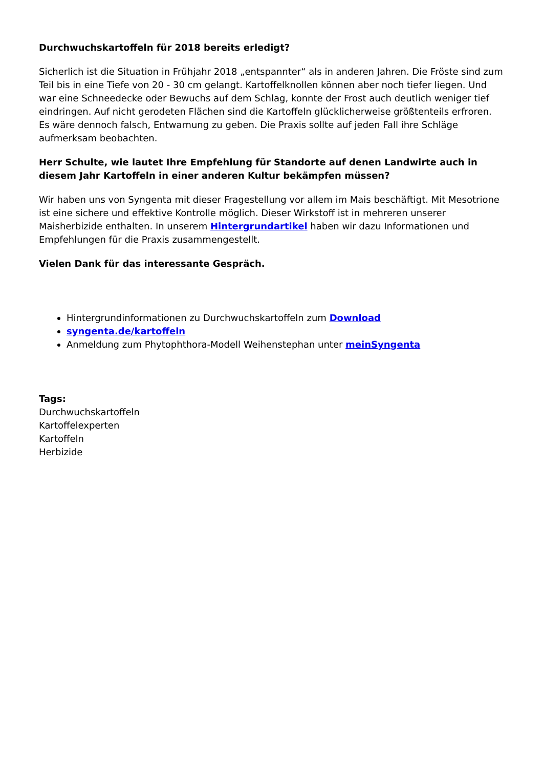Durchwuchskartoffeln für 2018 bereits erledigt?
Sicherlich ist die Situation in Frühjahr 2018 „entspannter“ als in anderen Jahren. Die Fröste sind zum Teil bis in eine Tiefe von 20 - 30 cm gelangt. Kartoffelknollen können aber noch tiefer liegen. Und war eine Schneedecke oder Bewuchs auf dem Schlag, konnte der Frost auch deutlich weniger tief eindringen. Auf nicht gerodeten Flächen sind die Kartoffeln glücklicherweise größtenteils erfroren. Es wäre dennoch falsch, Entwarnung zu geben. Die Praxis sollte auf jeden Fall ihre Schläge aufmerksam beobachten.
Herr Schulte, wie lautet Ihre Empfehlung für Standorte auf denen Landwirte auch in diesem Jahr Kartoffeln in einer anderen Kultur bekämpfen müssen?
Wir haben uns von Syngenta mit dieser Fragestellung vor allem im Mais beschäftigt. Mit Mesotrione ist eine sichere und effektive Kontrolle möglich. Dieser Wirkstoff ist in mehreren unserer Maisherbizide enthalten. In unserem Hintergrundartikel haben wir dazu Informationen und Empfehlungen für die Praxis zusammengestellt.
Vielen Dank für das interessante Gespräch.
Hintergrundinformationen zu Durchwuchskartoffeln zum Download
syngenta.de/kartoffeln
Anmeldung zum Phytophthora-Modell Weihenstephan unter meinSyngenta
Tags:
Durchwuchskartoffeln
Kartoffelexperten
Kartoffeln
Herbizide